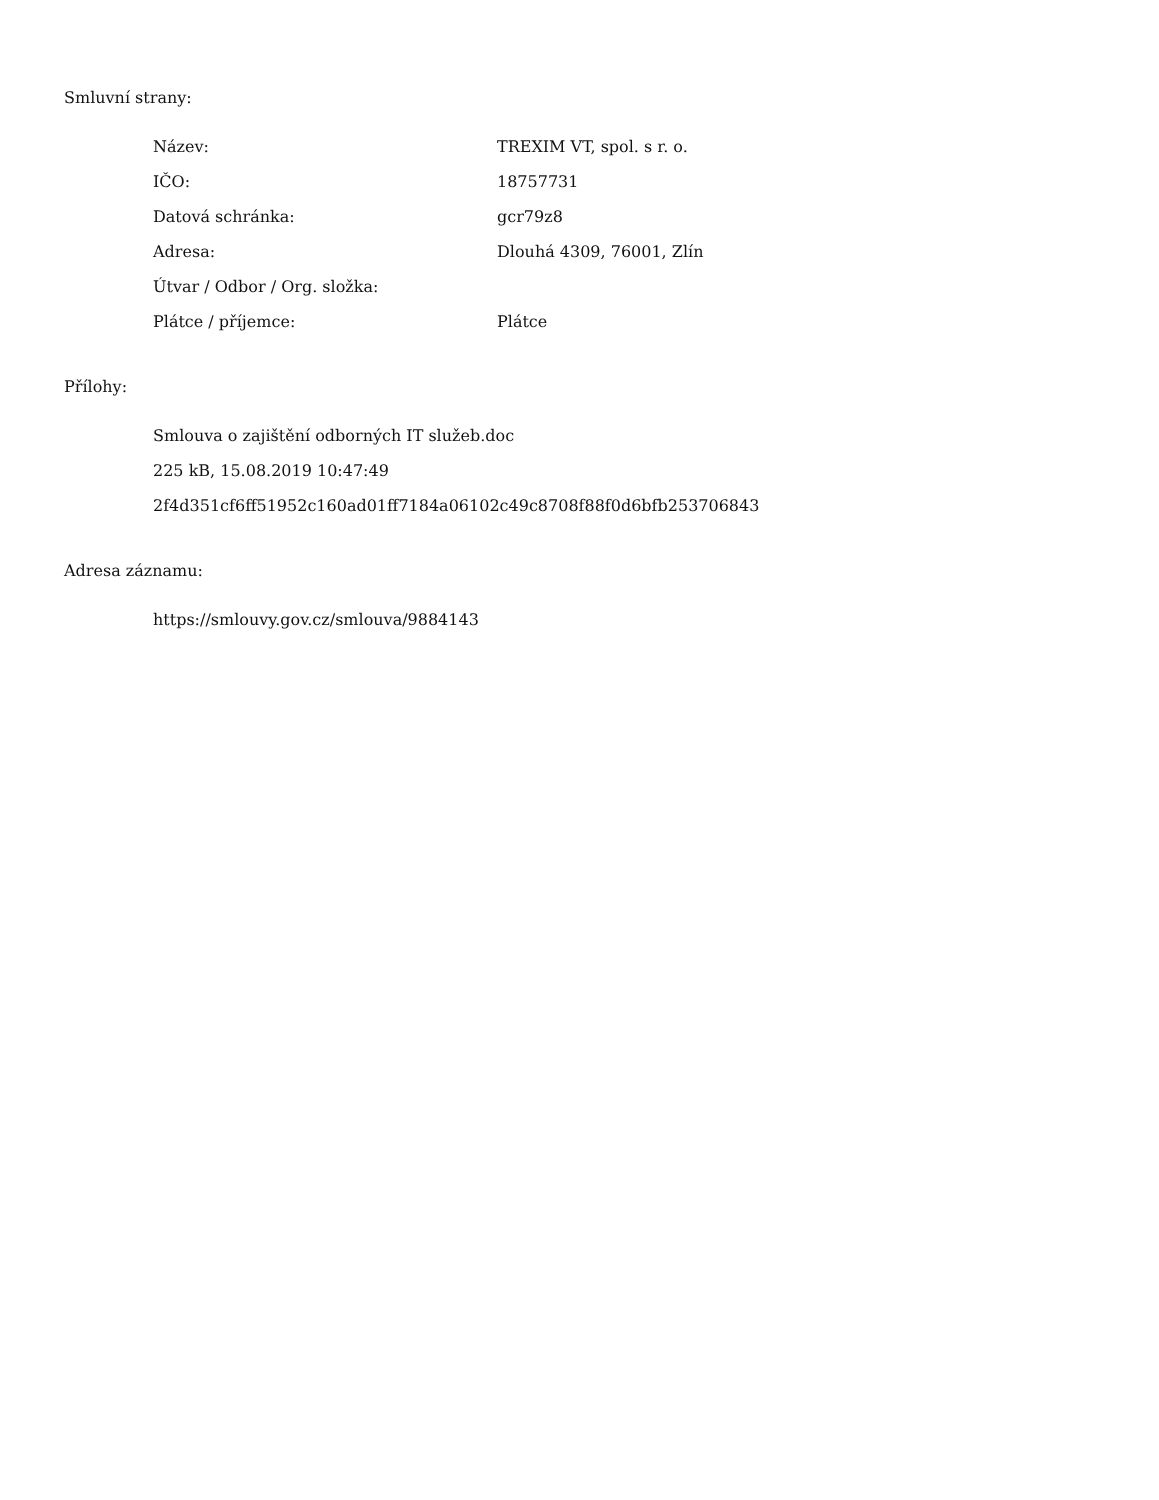Smluvní strany:
| Název: | TREXIM VT, spol. s r. o. |
| IČO: | 18757731 |
| Datová schránka: | gcr79z8 |
| Adresa: | Dlouhá 4309, 76001, Zlín |
| Útvar / Odbor / Org. složka: | |
| Plátce / příjemce: | Plátce |
Přílohy:
Smlouva o zajištění odborných IT služeb.doc
225 kB, 15.08.2019 10:47:49
2f4d351cf6ff51952c160ad01ff7184a06102c49c8708f88f0d6bfb253706843
Adresa záznamu:
https://smlouvy.gov.cz/smlouva/9884143